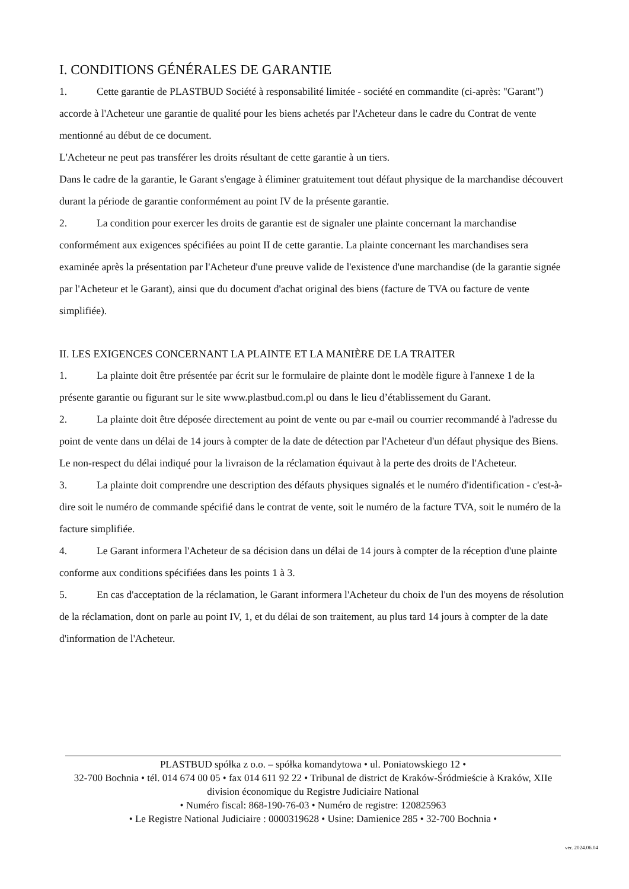I. CONDITIONS GÉNÉRALES DE GARANTIE
1. Cette garantie de PLASTBUD Société à responsabilité limitée - société en commandite (ci-après: "Garant") accorde à l'Acheteur une garantie de qualité pour les biens achetés par l'Acheteur dans le cadre du Contrat de vente mentionné au début de ce document.
L'Acheteur ne peut pas transférer les droits résultant de cette garantie à un tiers.
Dans le cadre de la garantie, le Garant s'engage à éliminer gratuitement tout défaut physique de la marchandise découvert durant la période de garantie conformément au point IV de la présente garantie.
2. La condition pour exercer les droits de garantie est de signaler une plainte concernant la marchandise conformément aux exigences spécifiées au point II de cette garantie. La plainte concernant les marchandises sera examinée après la présentation par l'Acheteur d'une preuve valide de l'existence d'une marchandise (de la garantie signée par l'Acheteur et le Garant), ainsi que du document d'achat original des biens (facture de TVA ou facture de vente simplifiée).
II. LES EXIGENCES CONCERNANT LA PLAINTE ET LA MANIÈRE DE LA TRAITER
1. La plainte doit être présentée par écrit sur le formulaire de plainte dont le modèle figure à l'annexe 1 de la présente garantie ou figurant sur le site www.plastbud.com.pl ou dans le lieu d’établissement du Garant.
2. La plainte doit être déposée directement au point de vente ou par e-mail ou courrier recommandé à l'adresse du point de vente dans un délai de 14 jours à compter de la date de détection par l'Acheteur d'un défaut physique des Biens.
Le non-respect du délai indiqué pour la livraison de la réclamation équivaut à la perte des droits de l'Acheteur.
3. La plainte doit comprendre une description des défauts physiques signalés et le numéro d'identification - c'est-à-dire soit le numéro de commande spécifié dans le contrat de vente, soit le numéro de la facture TVA, soit le numéro de la facture simplifiée.
4. Le Garant informera l'Acheteur de sa décision dans un délai de 14 jours à compter de la réception d'une plainte conforme aux conditions spécifiées dans les points 1 à 3.
5. En cas d'acceptation de la réclamation, le Garant informera l'Acheteur du choix de l'un des moyens de résolution de la réclamation, dont on parle au point IV, 1, et du délai de son traitement, au plus tard 14 jours à compter de la date d'information de l'Acheteur.
PLASTBUD spółka z o.o. – spółka komandytowa • ul. Poniatowskiego 12 •
32-700 Bochnia • tél. 014 674 00 05 • fax 014 611 92 22 • Tribunal de district de Kraków-Śródmieście à Kraków, XIIe division économique du Registre Judiciaire National
• Numéro fiscal: 868-190-76-03 • Numéro de registre: 120825963
• Le Registre National Judiciaire : 0000319628 • Usine: Damienice 285 • 32-700 Bochnia •
ver. 2024.06.04